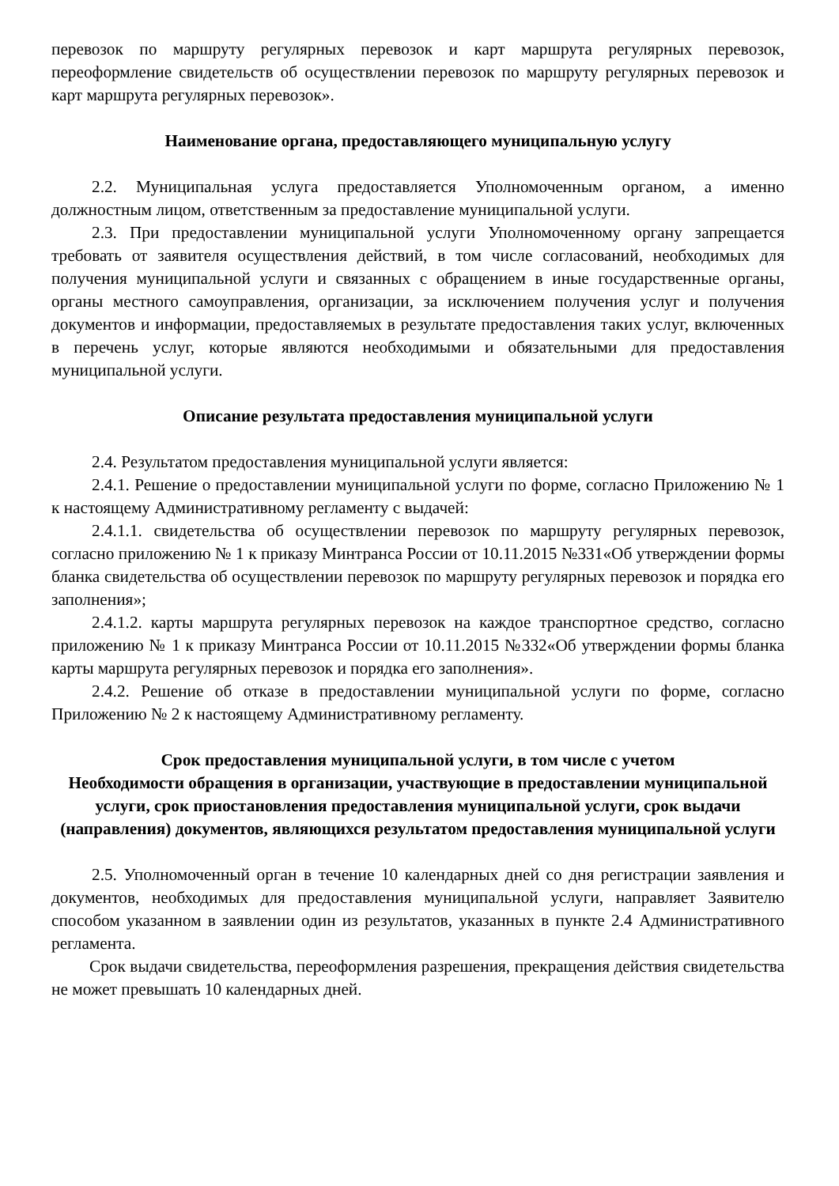перевозок по маршруту регулярных перевозок и карт маршрута регулярных перевозок, переоформление свидетельств об осуществлении перевозок по маршруту регулярных перевозок и карт маршрута регулярных перевозок».
Наименование органа, предоставляющего муниципальную услугу
2.2. Муниципальная услуга предоставляется Уполномоченным органом, а именно должностным лицом, ответственным за предоставление муниципальной услуги.
2.3. При предоставлении муниципальной услуги Уполномоченному органу запрещается требовать от заявителя осуществления действий, в том числе согласований, необходимых для получения муниципальной услуги и связанных с обращением в иные государственные органы, органы местного самоуправления, организации, за исключением получения услуг и получения документов и информации, предоставляемых в результате предоставления таких услуг, включенных в перечень услуг, которые являются необходимыми и обязательными для предоставления муниципальной услуги.
Описание результата предоставления муниципальной услуги
2.4. Результатом предоставления муниципальной услуги является:
2.4.1. Решение о предоставлении муниципальной услуги по форме, согласно Приложению № 1 к настоящему Административному регламенту с выдачей:
2.4.1.1. свидетельства об осуществлении перевозок по маршруту регулярных перевозок, согласно приложению № 1 к приказу Минтранса России от 10.11.2015 №331«Об утверждении формы бланка свидетельства об осуществлении перевозок по маршруту регулярных перевозок и порядка его заполнения»;
2.4.1.2. карты маршрута регулярных перевозок на каждое транспортное средство, согласно приложению № 1 к приказу Минтранса России от 10.11.2015 №332«Об утверждении формы бланка карты маршрута регулярных перевозок и порядка его заполнения».
2.4.2. Решение об отказе в предоставлении муниципальной услуги по форме, согласно Приложению № 2 к настоящему Административному регламенту.
Срок предоставления муниципальной услуги, в том числе с учетом
Необходимости обращения в организации, участвующие в предоставлении муниципальной услуги, срок приостановления предоставления муниципальной услуги, срок выдачи (направления) документов, являющихся результатом предоставления муниципальной услуги
2.5. Уполномоченный орган в течение 10 календарных дней со дня регистрации заявления и документов, необходимых для предоставления муниципальной услуги, направляет Заявителю способом указанном в заявлении один из результатов, указанных в пункте 2.4 Административного регламента.
Срок выдачи свидетельства, переоформления разрешения, прекращения действия свидетельства не может превышать 10 календарных дней.